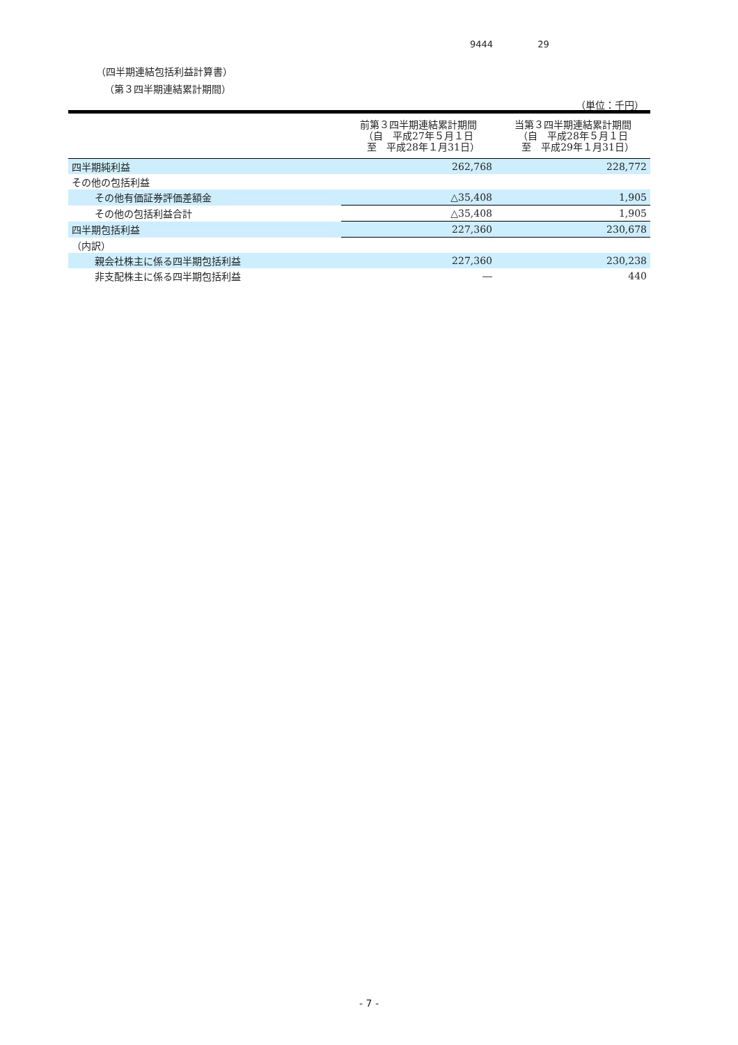9444 29
（四半期連結包括利益計算書）
（第３四半期連結累計期間）
（単位：千円）
| | 前第３四半期連結累計期間 （自 平成27年５月１日 至 平成28年１月31日） | 当第３四半期連結累計期間 （自 平成28年５月１日 至 平成29年１月31日） |
| --- | --- | --- |
| 四半期純利益 | 262,768 | 228,772 |
| その他の包括利益 | | |
| その他有価証券評価差額金 | △35,408 | 1,905 |
| その他の包括利益合計 | △35,408 | 1,905 |
| 四半期包括利益 | 227,360 | 230,678 |
| （内訳） | | |
| 親会社株主に係る四半期包括利益 | 227,360 | 230,238 |
| 非支配株主に係る四半期包括利益 | ― | 440 |
- 7 -